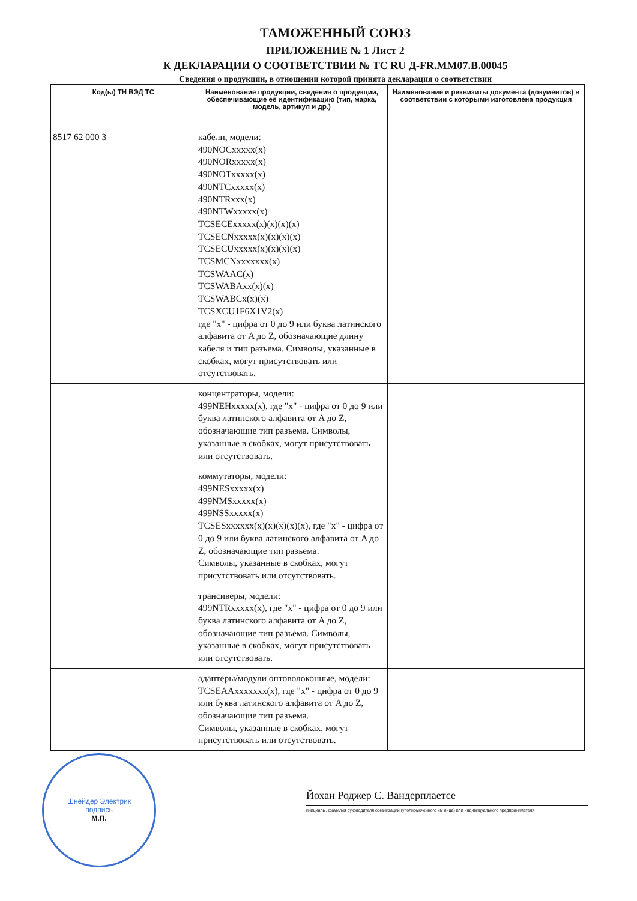ТАМОЖЕННЫЙ СОЮЗ
ПРИЛОЖЕНИЕ № 1 Лист 2
К ДЕКЛАРАЦИИ О СООТВЕТСТВИИ № ТС RU Д-FR.ММ07.В.00045
Сведения о продукции, в отношении которой принята декларация о соответствии
| Код(ы) ТН ВЭД ТС | Наименование продукции, сведения о продукции, обеспечивающие её идентификацию (тип, марка, модель, артикул и др.) | Наименование и реквизиты документа (документов) в соответствии с которыми изготовлена продукция |
| --- | --- | --- |
| 8517 62 000 3 | кабели, модели: 490NOCxxxxx(x) 490NORxxxxx(x) 490NOTxxxxx(x) 490NTCxxxxx(x) 490NTRxxx(x) 490NTWxxxxx(x) TCSECExxxxx(x)(x)(x)(x) TCSECNxxxxx(x)(x)(x)(x) TCSECUxxxxx(x)(x)(x)(x) TCSMCNxxxxxxx(x) TCSWAAC(x) TCSWABAxx(x)(x) TCSWABCx(x)(x) TCSXCU1F6X1V2(x) где "х" - цифра от 0 до 9 или буква латинского алфавита от A до Z, обозначающие длину кабеля и тип разъема. Символы, указанные в скобках, могут присутствовать или отсутствовать. | |
| | концентраторы, модели: 499NEHxxxxx(x), где "х" - цифра от 0 до 9 или буква латинского алфавита от A до Z, обозначающие тип разъема. Символы, указанные в скобках, могут присутствовать или отсутствовать. | |
| | коммутаторы, модели: 499NESxxxxx(x) 499NMSxxxxx(x) 499NSSxxxxx(x) TCSESxxxxxx(x)(x)(x)(x)(x), где "х" - цифра от 0 до 9 или буква латинского алфавита от A до Z, обозначающие тип разъема. Символы, указанные в скобках, могут присутствовать или отсутствовать. | |
| | трансиверы, модели: 499NTRxxxxx(x), где "х" - цифра от 0 до 9 или буква латинского алфавита от A до Z, обозначающие тип разъема. Символы, указанные в скобках, могут присутствовать или отсутствовать. | |
| | адаптеры/модули оптоволоконные, модели: TCSEAAxxxxxxx(x), где "х" - цифра от 0 до 9 или буква латинского алфавита от A до Z, обозначающие тип разъема. Символы, указанные в скобках, могут присутствовать или отсутствовать. | |
Шнейдер Электрик
подпись
М.П.
Йохан Роджер С. Вандерплаетсе
инициалы, фамилия руководителя организации (уполномоченного им лица) или индивидуального предпринимателя